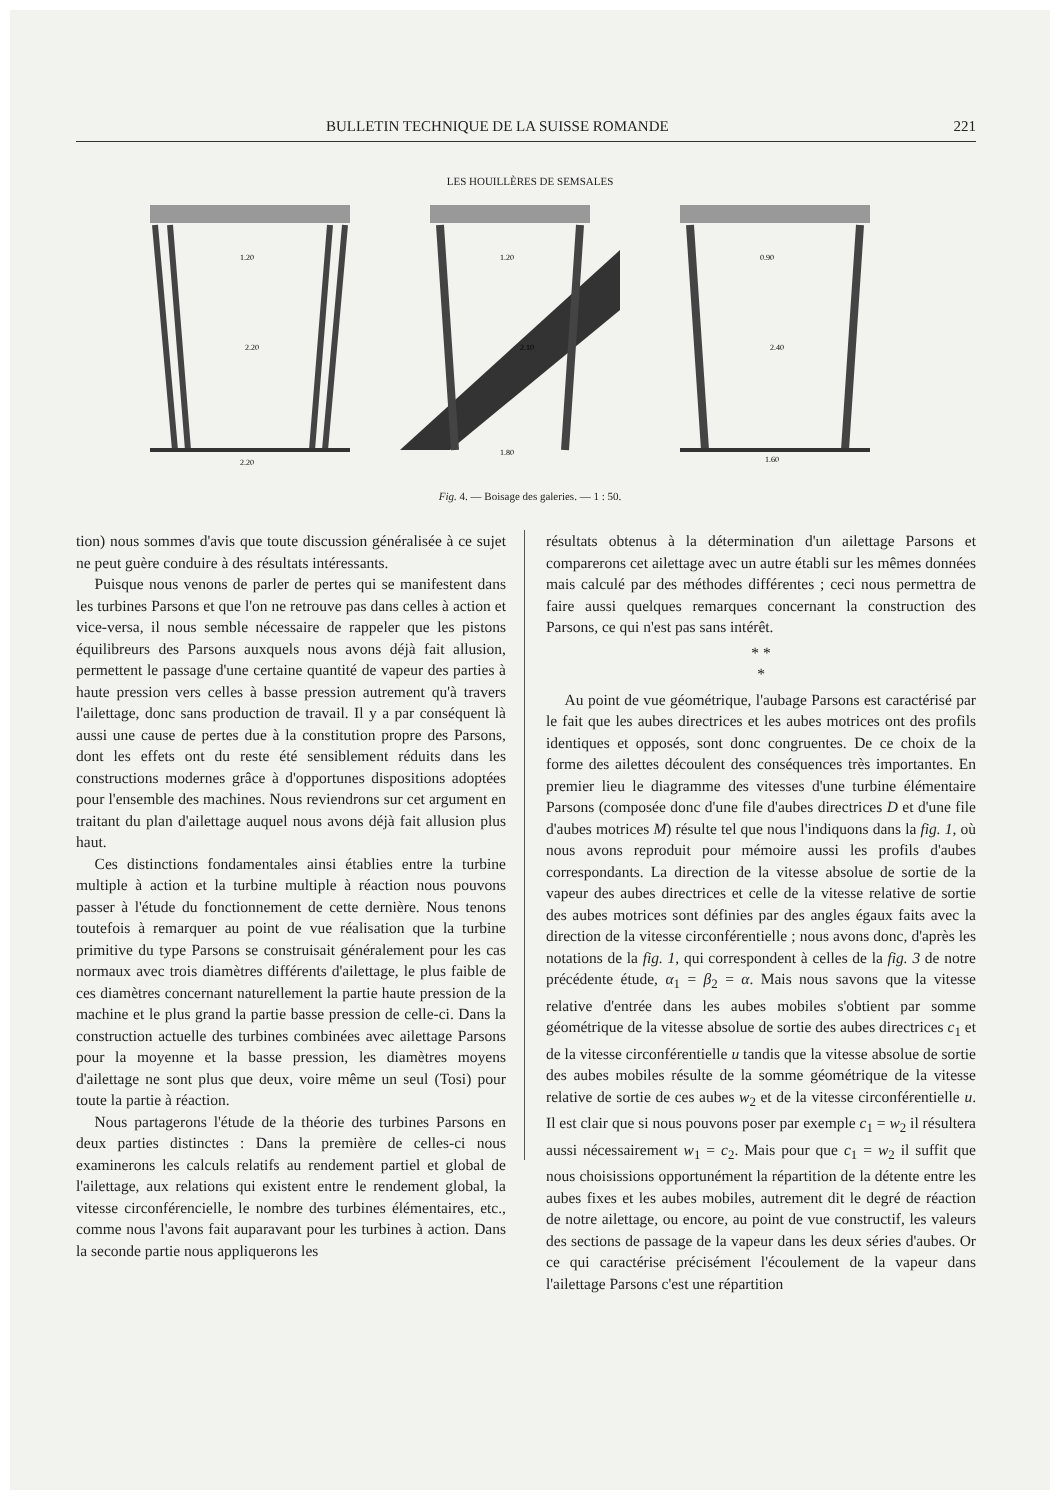BULLETIN TECHNIQUE DE LA SUISSE ROMANDE 221
LES HOUILLÈRES DE SEMSALES
1.20
2.20
2.20
1.20
1.80
2.10
0.90
2.40
1.60
Fig. 4. — Boisage des galeries. — 1 : 50.
tion) nous sommes d'avis que toute discussion généralisée à ce sujet ne peut guère conduire à des résultats intéressants.
Puisque nous venons de parler de pertes qui se manifestent dans les turbines Parsons et que l'on ne retrouve pas dans celles à action et vice-versa, il nous semble nécessaire de rappeler que les pistons équilibreurs des Parsons auxquels nous avons déjà fait allusion, permettent le passage d'une certaine quantité de vapeur des parties à haute pression vers celles à basse pression autrement qu'à travers l'ailettage, donc sans production de travail. Il y a par conséquent là aussi une cause de pertes due à la constitution propre des Parsons, dont les effets ont du reste été sensiblement réduits dans les constructions modernes grâce à d'opportunes dispositions adoptées pour l'ensemble des machines. Nous reviendrons sur cet argument en traitant du plan d'ailettage auquel nous avons déjà fait allusion plus haut.
Ces distinctions fondamentales ainsi établies entre la turbine multiple à action et la turbine multiple à réaction nous pouvons passer à l'étude du fonctionnement de cette dernière. Nous tenons toutefois à remarquer au point de vue réalisation que la turbine primitive du type Parsons se construisait généralement pour les cas normaux avec trois diamètres différents d'ailettage, le plus faible de ces diamètres concernant naturellement la partie haute pression de la machine et le plus grand la partie basse pression de celle-ci. Dans la construction actuelle des turbines combinées avec ailettage Parsons pour la moyenne et la basse pression, les diamètres moyens d'ailettage ne sont plus que deux, voire même un seul (Tosi) pour toute la partie à réaction.
Nous partagerons l'étude de la théorie des turbines Parsons en deux parties distinctes : Dans la première de celles-ci nous examinerons les calculs relatifs au rendement partiel et global de l'ailettage, aux relations qui existent entre le rendement global, la vitesse circonférencielle, le nombre des turbines élémentaires, etc., comme nous l'avons fait auparavant pour les turbines à action. Dans la seconde partie nous appliquerons les
résultats obtenus à la détermination d'un ailettage Parsons et comparerons cet ailettage avec un autre établi sur les mêmes données mais calculé par des méthodes différentes ; ceci nous permettra de faire aussi quelques remarques concernant la construction des Parsons, ce qui n'est pas sans intérêt.
* *
*
Au point de vue géométrique, l'aubage Parsons est caractérisé par le fait que les aubes directrices et les aubes motrices ont des profils identiques et opposés, sont donc congruentes. De ce choix de la forme des ailettes découlent des conséquences très importantes. En premier lieu le diagramme des vitesses d'une turbine élémentaire Parsons (composée donc d'une file d'aubes directrices D et d'une file d'aubes motrices M) résulte tel que nous l'indiquons dans la fig. 1, où nous avons reproduit pour mémoire aussi les profils d'aubes correspondants. La direction de la vitesse absolue de sortie de la vapeur des aubes directrices et celle de la vitesse relative de sortie des aubes motrices sont définies par des angles égaux faits avec la direction de la vitesse circonférentielle ; nous avons donc, d'après les notations de la fig. 1, qui correspondent à celles de la fig. 3 de notre précédente étude, α<sub>1</sub> = β<sub>2</sub> = α. Mais nous savons que la vitesse relative d'entrée dans les aubes mobiles s'obtient par somme géométrique de la vitesse absolue de sortie des aubes directrices c<sub>1</sub> et de la vitesse circonférentielle u tandis que la vitesse absolue de sortie des aubes mobiles résulte de la somme géométrique de la vitesse relative de sortie de ces aubes w<sub>2</sub> et de la vitesse circonférentielle u. Il est clair que si nous pouvons poser par exemple c<sub>1</sub> = w<sub>2</sub> il résultera aussi nécessairement w<sub>1</sub> = c<sub>2</sub>. Mais pour que c<sub>1</sub> = w<sub>2</sub> il suffit que nous choisissions opportunément la répartition de la détente entre les aubes fixes et les aubes mobiles, autrement dit le degré de réaction de notre ailettage, ou encore, au point de vue constructif, les valeurs des sections de passage de la vapeur dans les deux séries d'aubes. Or ce qui caractérise précisément l'écoulement de la vapeur dans l'ailettage Parsons c'est une répartition